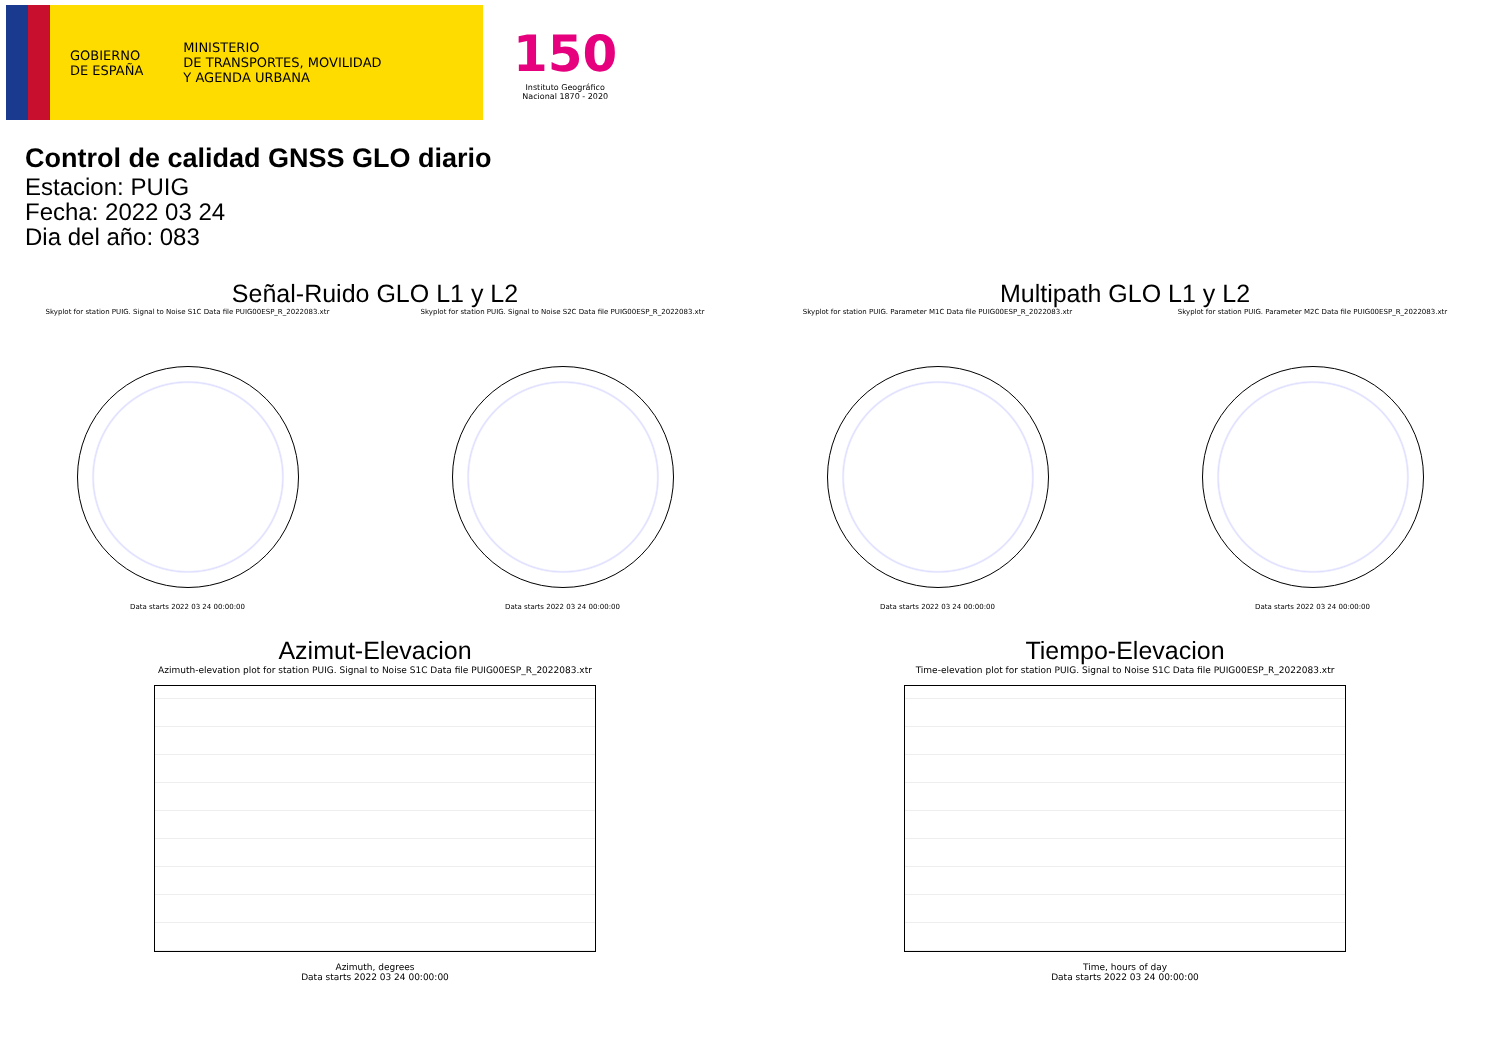GOBIERNO
DE ESPAÑA
MINISTERIO
DE TRANSPORTES, MOVILIDAD
Y AGENDA URBANA
150
Instituto Geográfico
Nacional 1870 - 2020
Control de calidad GNSS GLO diario
Estacion: PUIG
Fecha: 2022 03 24
Dia del año: 083
Señal-Ruido GLO L1 y L2
Skyplot for station PUIG. Signal to Noise S1C Data file PUIG00ESP_R_2022083.xtr
Data starts 2022 03 24 00:00:00
Skyplot for station PUIG. Signal to Noise S2C Data file PUIG00ESP_R_2022083.xtr
Data starts 2022 03 24 00:00:00
Multipath GLO L1 y L2
Skyplot for station PUIG. Parameter M1C Data file PUIG00ESP_R_2022083.xtr
Data starts 2022 03 24 00:00:00
Skyplot for station PUIG. Parameter M2C Data file PUIG00ESP_R_2022083.xtr
Data starts 2022 03 24 00:00:00
Azimut-Elevacion
Azimuth-elevation plot for station PUIG. Signal to Noise S1C Data file PUIG00ESP_R_2022083.xtr
Azimuth, degrees
Data starts 2022 03 24 00:00:00
Tiempo-Elevacion
Time-elevation plot for station PUIG. Signal to Noise S1C Data file PUIG00ESP_R_2022083.xtr
Time, hours of day
Data starts 2022 03 24 00:00:00